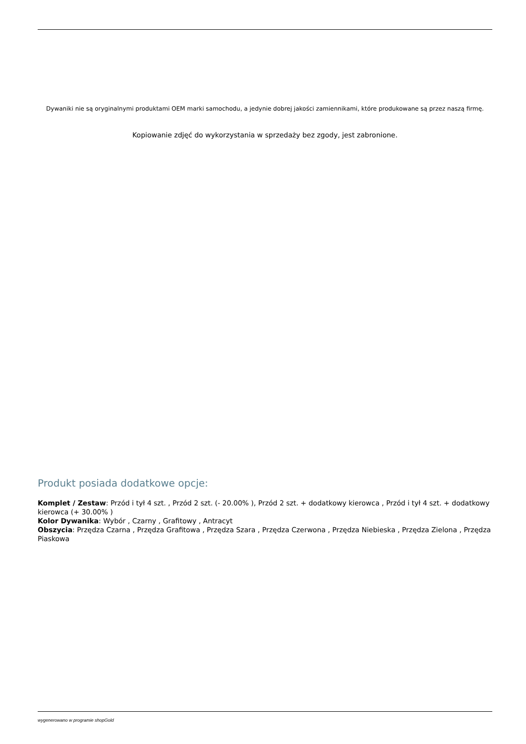Dywaniki nie są oryginalnymi produktami OEM marki samochodu, a jedynie dobrej jakości zamiennikami, które produkowane są przez naszą firmę.
Kopiowanie zdjęć do wykorzystania w sprzedaży bez zgody, jest zabronione.
Produkt posiada dodatkowe opcje:
Komplet / Zestaw: Przód i tył 4 szt. , Przód 2 szt. (- 20.00% ), Przód 2 szt. + dodatkowy kierowca , Przód i tył 4 szt. + dodatkowy kierowca (+ 30.00% )
Kolor Dywanika: Wybór , Czarny , Grafitowy , Antracyt
Obszycia: Przędza Czarna , Przędza Grafitowa , Przędza Szara , Przędza Czerwona , Przędza Niebieska , Przędza Zielona , Przędza Piaskowa
wygenerowano w programie shopGold